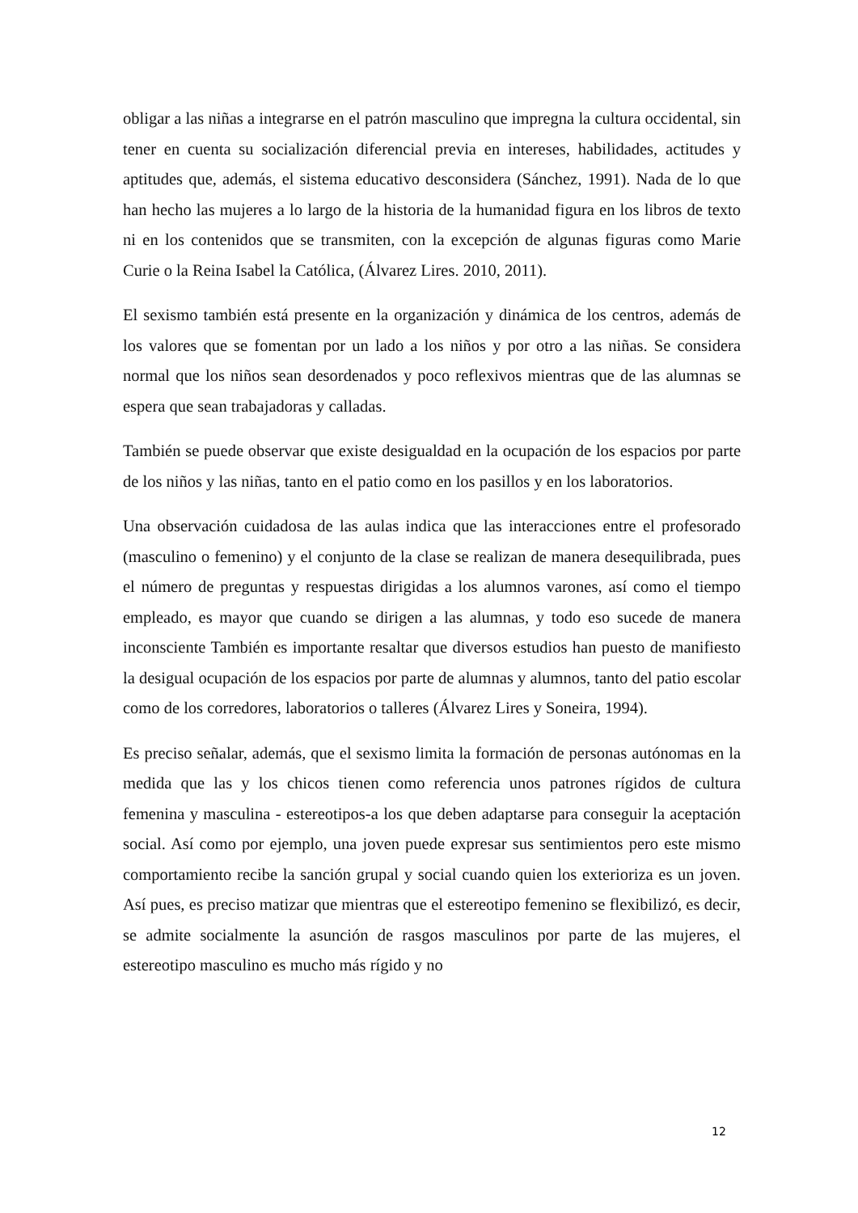obligar a las niñas a integrarse en el patrón masculino que impregna la cultura occidental, sin tener en cuenta su socialización diferencial previa en intereses, habilidades, actitudes y aptitudes que, además, el sistema educativo desconsidera (Sánchez, 1991). Nada de lo que han hecho las mujeres a lo largo de la historia de la humanidad figura en los libros de texto ni en los contenidos que se transmiten, con la excepción de algunas figuras como Marie Curie o la Reina Isabel la Católica, (Álvarez Lires. 2010, 2011).
El sexismo también está presente en la organización y dinámica de los centros, además de los valores que se fomentan por un lado a los niños y por otro a las niñas. Se considera normal que los niños sean desordenados y poco reflexivos mientras que de las alumnas se espera que sean trabajadoras y calladas.
También se puede observar que existe desigualdad en la ocupación de los espacios por parte de los niños y las niñas, tanto en el patio como en los pasillos y en los laboratorios.
Una observación cuidadosa de las aulas indica que las interacciones entre el profesorado (masculino o femenino) y el conjunto de la clase se realizan de manera desequilibrada, pues el número de preguntas y respuestas dirigidas a los alumnos varones, así como el tiempo empleado, es mayor que cuando se dirigen a las alumnas, y todo eso sucede de manera inconsciente También es importante resaltar que diversos estudios han puesto de manifiesto la desigual ocupación de los espacios por parte de alumnas y alumnos, tanto del patio escolar como de los corredores, laboratorios o talleres (Álvarez Lires y Soneira, 1994).
Es preciso señalar, además, que el sexismo limita la formación de personas autónomas en la medida que las y los chicos tienen como referencia unos patrones rígidos de cultura femenina y masculina - estereotipos-a los que deben adaptarse para conseguir la aceptación social. Así como por ejemplo, una joven puede expresar sus sentimientos pero este mismo comportamiento recibe la sanción grupal y social cuando quien los exterioriza es un joven. Así pues, es preciso matizar que mientras que el estereotipo femenino se flexibilizó, es decir, se admite socialmente la asunción de rasgos masculinos por parte de las mujeres, el estereotipo masculino es mucho más rígido y no
12